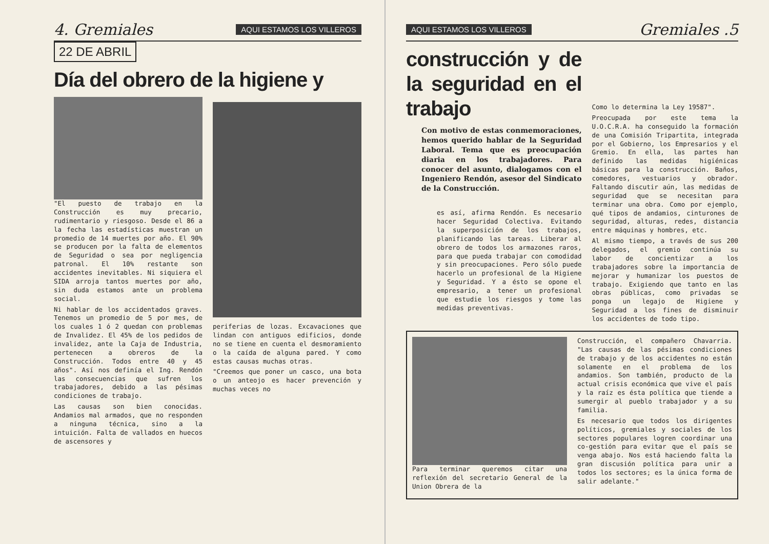4. Gremiales AQUI ESTAMOS LOS VILLEROS
22 DE ABRIL
Día del obrero de la higiene y
"El puesto de trabajo en la Construcción es muy precario, rudimentario y riesgoso. Desde el 86 a la fecha las estadísticas muestran un promedio de 14 muertes por año. El 90% se producen por la falta de elementos de Seguridad o sea por negligencia patronal. El 10% restante son accidentes inevitables. Ni siquiera el SIDA arroja tantos muertes por año, sin duda estamos ante un problema social.
Ni hablar de los accidentados graves. Tenemos un promedio de 5 por mes, de los cuales 1 ó 2 quedan con problemas de Invalidez. El 45% de los pedidos de invalidez, ante la Caja de Industria, pertenecen a obreros de la Construcción. Todos entre 40 y 45 años". Así nos definía el Ing. Rendón las consecuencias que sufren los trabajadores, debido a las pésimas condiciones de trabajo.
Las causas son bien conocidas. Andamios mal armados, que no responden a ninguna técnica, sino a la intuición. Falta de vallados en huecos de ascensores y
periferias de lozas. Excavaciones que lindan con antiguos edificios, donde no se tiene en cuenta el desmoramiento o la caída de alguna pared. Y como estas causas muchas otras.
"Creemos que poner un casco, una bota o un anteojo es hacer prevención y muchas veces no
AQUI ESTAMOS LOS VILLEROS Gremiales .5
construcción y de la seguridad en el trabajo
Con motivo de estas conmemoraciones, hemos querido hablar de la Seguridad Laboral. Tema que es preocupación diaria en los trabajadores. Para conocer del asunto, dialogamos con el Ingeniero Rendón, asesor del Sindicato de la Construcción.
es así, afirma Rendón. Es necesario hacer Seguridad Colectiva. Evitando la superposición de los trabajos, planificando las tareas. Liberar al obrero de todos los armazones raros, para que pueda trabajar con comodidad y sin preocupaciones. Pero sólo puede hacerlo un profesional de la Higiene y Seguridad. Y a ésto se opone el empresario, a tener un profesional que estudie los riesgos y tome las medidas preventivas.
Como lo determina la Ley 19587".
Preocupada por este tema la U.O.C.R.A. ha conseguido la formación de una Comisión Tripartita, integrada por el Gobierno, los Empresarios y el Gremio. En ella, las partes han definido las medidas higiénicas básicas para la construcción. Baños, comedores, vestuarios y obrador. Faltando discutir aún, las medidas de seguridad que se necesitan para terminar una obra. Como por ejemplo, qué tipos de andamios, cinturones de seguridad, alturas, redes, distancia entre máquinas y hombres, etc.
Al mismo tiempo, a través de sus 200 delegados, el gremio continúa su labor de concientizar a los trabajadores sobre la importancia de mejorar y humanizar los puestos de trabajo. Exigiendo que tanto en las obras públicas, como privadas se ponga un legajo de Higiene y Seguridad a los fines de disminuir los accidentes de todo tipo.
Para terminar queremos citar una reflexión del secretario General de la Union Obrera de la
Construcción, el compañero Chavarria. "Las causas de las pésimas condiciones de trabajo y de los accidentes no están solamente en el problema de los andamios. Son también, producto de la actual crisis económica que vive el país y la raíz es ésta política que tiende a sumergir al pueblo trabajador y a su familia.
Es necesario que todos los dirigentes políticos, gremiales y sociales de los sectores populares logren coordinar una co-gestión para evitar que el país se venga abajo. Nos está haciendo falta la gran discusión política para unir a todos los sectores; es la única forma de salir adelante."